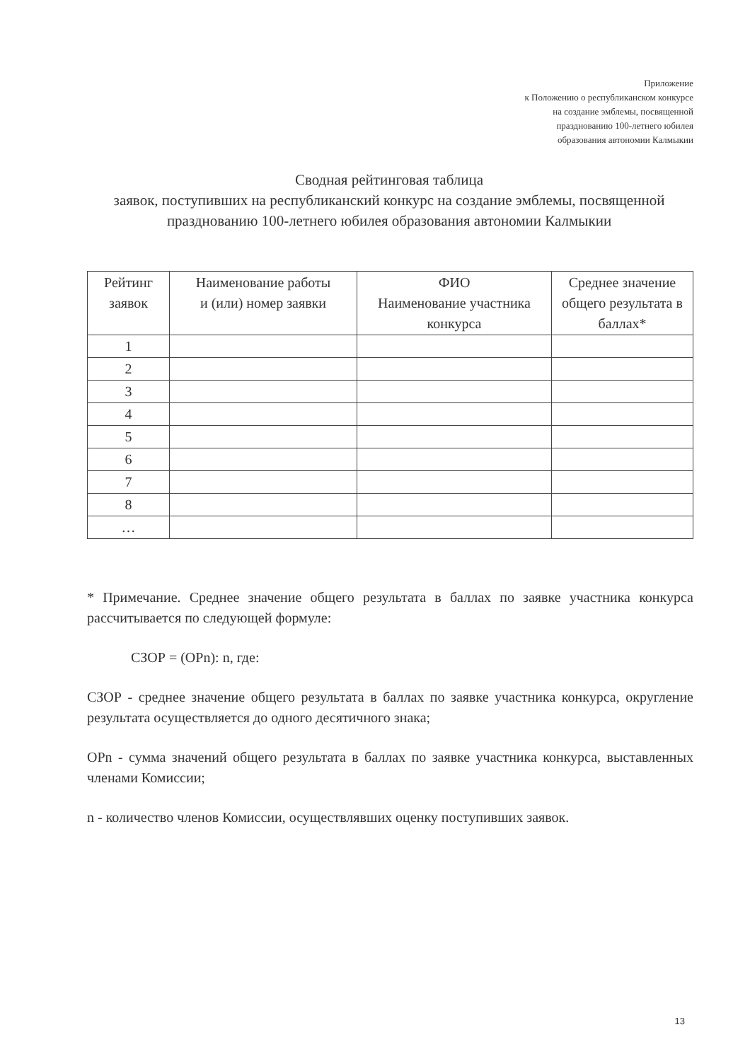Приложение
к Положению о республиканском конкурсе
на создание эмблемы, посвященной
празднованию 100-летнего юбилея
образования автономии Калмыкии
Сводная рейтинговая таблица
заявок, поступивших на республиканский конкурс на создание эмблемы, посвященной празднованию 100-летнего юбилея образования автономии Калмыкии
| Рейтинг заявок | Наименование работы и (или) номер заявки | ФИО Наименование участника конкурса | Среднее значение общего результата в баллах* |
| --- | --- | --- | --- |
| 1 | | | |
| 2 | | | |
| 3 | | | |
| 4 | | | |
| 5 | | | |
| 6 | | | |
| 7 | | | |
| 8 | | | |
| … | | | |
* Примечание. Среднее значение общего результата в баллах по заявке участника конкурса рассчитывается по следующей формуле:
СЗОР = (ОРn): n, где:
СЗОР - среднее значение общего результата в баллах по заявке участника конкурса, округление результата осуществляется до одного десятичного знака;
ОРn - сумма значений общего результата в баллах по заявке участника конкурса, выставленных членами Комиссии;
n - количество членов Комиссии, осуществлявших оценку поступивших заявок.
13